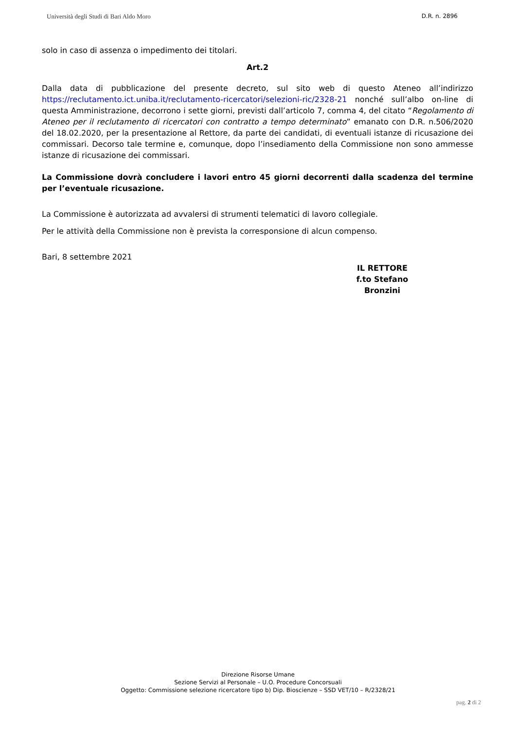Università degli Studi di Bari Aldo Moro D.R. n. 2896
solo in caso di assenza o impedimento dei titolari.
Art.2
Dalla data di pubblicazione del presente decreto, sul sito web di questo Ateneo all’indirizzo https://reclutamento.ict.uniba.it/reclutamento-ricercatori/selezioni-ric/2328-21 nonché sull’albo on-line di questa Amministrazione, decorrono i sette giorni, previsti dall’articolo 7, comma 4, del citato “Regolamento di Ateneo per il reclutamento di ricercatori con contratto a tempo determinato” emanato con D.R. n.506/2020 del 18.02.2020, per la presentazione al Rettore, da parte dei candidati, di eventuali istanze di ricusazione dei commissari. Decorso tale termine e, comunque, dopo l’insediamento della Commissione non sono ammesse istanze di ricusazione dei commissari.
La Commissione dovrà concludere i lavori entro 45 giorni decorrenti dalla scadenza del termine per l’eventuale ricusazione.
La Commissione è autorizzata ad avvalersi di strumenti telematici di lavoro collegiale.
Per le attività della Commissione non è prevista la corresponsione di alcun compenso.
Bari, 8 settembre 2021
IL RETTORE
f.to Stefano Bronzini
Direzione Risorse Umane
Sezione Servizi al Personale – U.O. Procedure Concorsuali
Oggetto: Commissione selezione ricercatore tipo b) Dip. Bioscienze – SSD VET/10 – R/2328/21
pag. 2 di 2